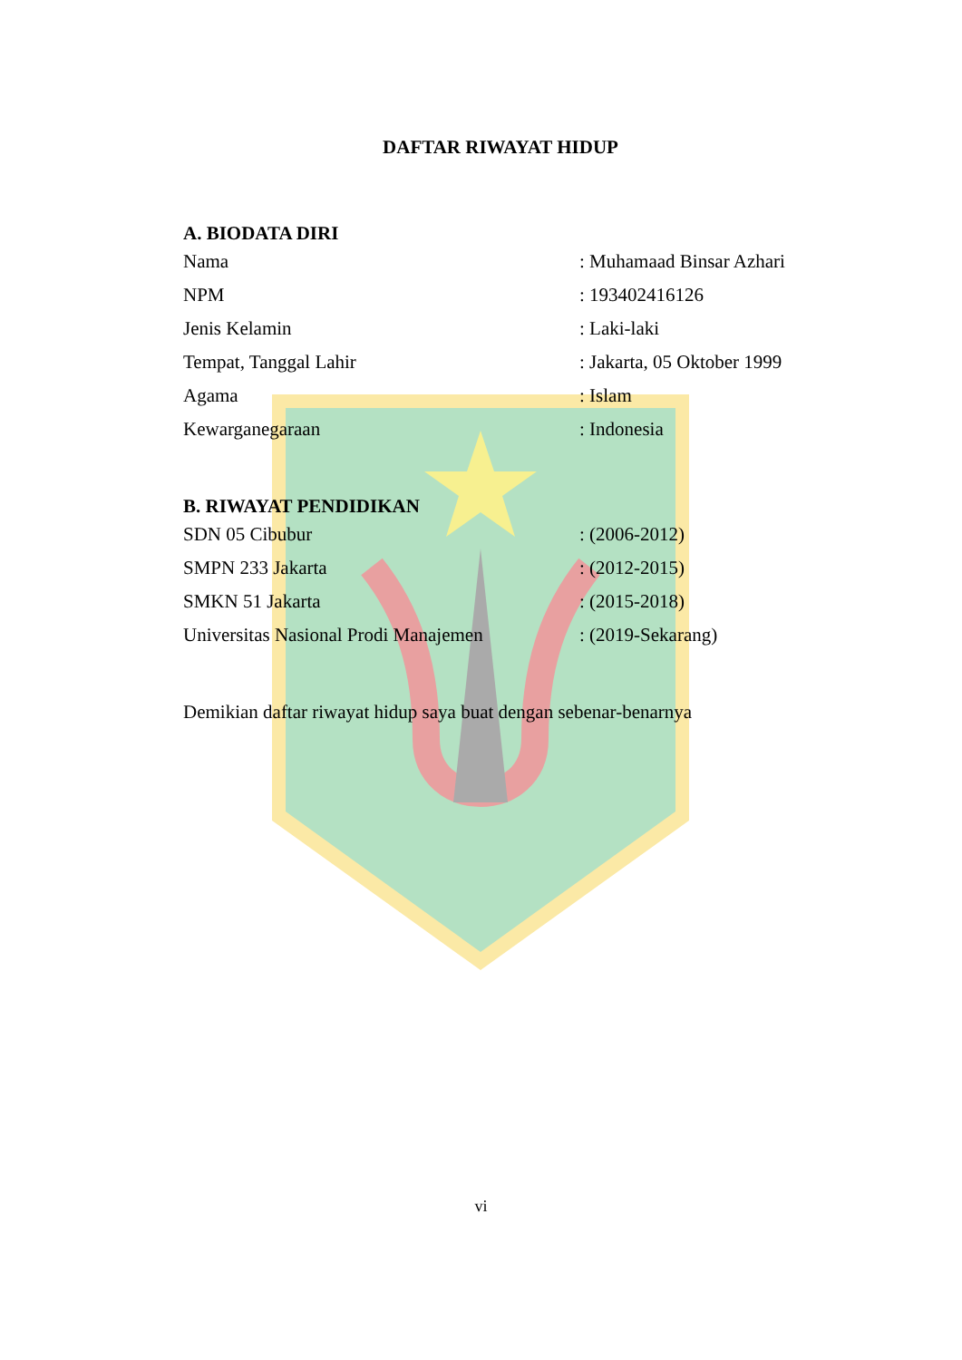DAFTAR RIWAYAT HIDUP
A. BIODATA DIRI
| Nama | : Muhamaad Binsar Azhari |
| NPM | : 193402416126 |
| Jenis Kelamin | : Laki-laki |
| Tempat, Tanggal Lahir | : Jakarta, 05 Oktober 1999 |
| Agama | : Islam |
| Kewarganegaraan | : Indonesia |
B. RIWAYAT PENDIDIKAN
| SDN 05 Cibubur | : (2006-2012) |
| SMPN 233 Jakarta | : (2012-2015) |
| SMKN 51 Jakarta | : (2015-2018) |
| Universitas Nasional Prodi Manajemen | : (2019-Sekarang) |
Demikian daftar riwayat hidup saya buat dengan sebenar-benarnya
vi